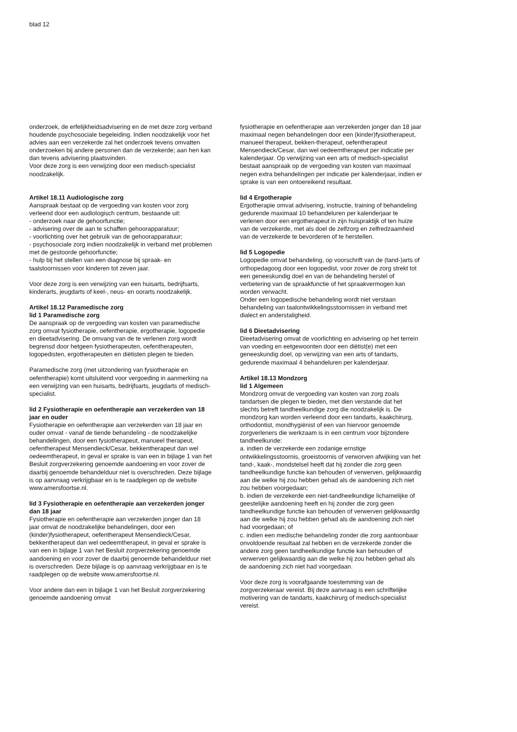blad 12
onderzoek, de erfelijkheidsadvisering en de met deze zorg verband houdende psychosociale begeleiding. Indien noodzakelijk voor het advies aan een verzekerde zal het onderzoek tevens omvatten onderzoeken bij andere personen dan de verzekerde; aan hen kan dan tevens advisering plaatsvinden.
Voor deze zorg is een verwijzing door een medisch-specialist noodzakelijk.
Artikel 18.11 Audiologische zorg
Aanspraak bestaat op de vergoeding van kosten voor zorg verleend door een audiologisch centrum, bestaande uit:
- onderzoek naar de gehoorfunctie;
- advisering over de aan te schaffen gehoorapparatuur;
- voorlichting over het gebruik van de gehoorapparatuur;
- psychosociale zorg indien noodzakelijk in verband met problemen met de gestoorde gehoorfunctie;
- hulp bij het stellen van een diagnose bij spraak- en taalstoornissen voor kinderen tot zeven jaar.
Voor deze zorg is een verwijzing van een huisarts, bedrijfsarts, kinderarts, jeugdarts of keel-, neus- en oorarts noodzakelijk.
Artikel 18.12 Paramedische zorg
lid 1 Paramedische zorg
De aanspraak op de vergoeding van kosten van paramedische zorg omvat fysiotherapie, oefentherapie, ergotherapie, logopedie en dieetadvisering. De omvang van de te verlenen zorg wordt begrensd door hetgeen fysiotherapeuten, oefentherapeuten, logopedisten, ergotherapeuten en diëtisten plegen te bieden.
Paramedische zorg (met uitzondering van fysiotherapie en oefentherapie) komt uitsluitend voor vergoeding in aanmerking na een verwijzing van een huisarts, bedrijfsarts, jeugdarts of medisch-specialist.
lid 2 Fysiotherapie en oefentherapie aan verzekerden van 18 jaar en ouder
Fysiotherapie en oefentherapie aan verzekerden van 18 jaar en ouder omvat - vanaf de tiende behandeling - de noodzakelijke behandelingen, door een fysiotherapeut, manueel therapeut, oefentherapeut Mensendieck/Cesar, bekkentherapeut dan wel oedeemtherapeut, in geval er sprake is van een in bijlage 1 van het Besluit zorgverzekering genoemde aandoening en voor zover de daarbij genoemde behandelduur niet is overschreden. Deze bijlage is op aanvraag verkrijgbaar en is te raadplegen op de website www.amersfoortse.nl.
lid 3 Fysiotherapie en oefentherapie aan verzekerden jonger dan 18 jaar
Fysiotherapie en oefentherapie aan verzekerden jonger dan 18 jaar omvat de noodzakelijke behandelingen, door een (kinder)fysiotherapeut, oefentherapeut Mensendieck/Cesar, bekkentherapeut dan wel oedeemtherapeut, in geval er sprake is van een in bijlage 1 van het Besluit zorgverzekering genoemde aandoening en voor zover de daarbij genoemde behandelduur niet is overschreden. Deze bijlage is op aanvraag verkrijgbaar en is te raadplegen op de website www.amersfoortse.nl.
Voor andere dan een in bijlage 1 van het Besluit zorgverzekering genoemde aandoening omvat
fysiotherapie en oefentherapie aan verzekerden jonger dan 18 jaar maximaal negen behandelingen door een (kinder)fysiotherapeut, manueel therapeut, bekken-therapeut, oefentherapeut Mensendieck/Cesar, dan wel oedeemtherapeut per indicatie per kalenderjaar. Op verwijzing van een arts of medisch-specialist bestaat aanspraak op de vergoeding van kosten van maximaal negen extra behandelingen per indicatie per kalenderjaar, indien er sprake is van een ontoereikend resultaat.
lid 4 Ergotherapie
Ergotherapie omvat advisering, instructie, training of behandeling gedurende maximaal 10 behandeluren per kalenderjaar te verlenen door een ergotherapeut in zijn huispraktijk of ten huize van de verzekerde, met als doel de zelfzorg en zelfredzaamheid van de verzekerde te bevorderen of te herstellen.
lid 5 Logopedie
Logopedie omvat behandeling, op voorschrift van de (tand-)arts of orthopedagoog door een logopedist, voor zover de zorg strekt tot een geneeskundig doel en van de behandeling herstel of verbetering van de spraakfunctie of het spraakvermogen kan worden verwacht.
Onder een logopedische behandeling wordt niet verstaan behandeling van taalontwikkelingsstoornissen in verband met dialect en anderstaligheid.
lid 6 Dieetadvisering
Dieetadvisering omvat de voorlichting en advisering op het terrein van voeding en eetgewoonten door een diëtist(e) met een geneeskundig doel, op verwijzing van een arts of tandarts, gedurende maximaal 4 behandeluren per kalenderjaar.
Artikel 18.13 Mondzorg
lid 1 Algemeen
Mondzorg omvat de vergoeding van kosten van zorg zoals tandartsen die plegen te bieden, met dien verstande dat het slechts betreft tandheelkundige zorg die noodzakelijk is. De mondzorg kan worden verleend door een tandarts, kaakchirurg, orthodontist, mondhygiënist of een van hiervoor genoemde zorgverleners die werkzaam is in een centrum voor bijzondere tandheelkunde:
a. indien de verzekerde een zodanige ernstige ontwikkelingsstoornis, groeistoornis of verworven afwijking van het tand-, kaak-, mondstelsel heeft dat hij zonder die zorg geen tandheelkundige functie kan behouden of verwerven, gelijkwaardig aan die welke hij zou hebben gehad als de aandoening zich niet zou hebben voorgedaan;
b. indien de verzekerde een niet-tandheelkundige lichamelijke of geestelijke aandoening heeft en hij zonder die zorg geen tandheelkundige functie kan behouden of verwerven gelijkwaardig aan die welke hij zou hebben gehad als de aandoening zich niet had voorgedaan; of
c. indien een medische behandeling zonder die zorg aantoonbaar onvoldoende resultaat zal hebben en de verzekerde zonder die andere zorg geen tandheelkundige functie kan behouden of verwerven gelijkwaardig aan die welke hij zou hebben gehad als de aandoening zich niet had voorgedaan.
Voor deze zorg is voorafgaande toestemming van de zorgverzekeraar vereist. Bij deze aanvraag is een schriftelijke motivering van de tandarts, kaakchirurg of medisch-specialist vereist.